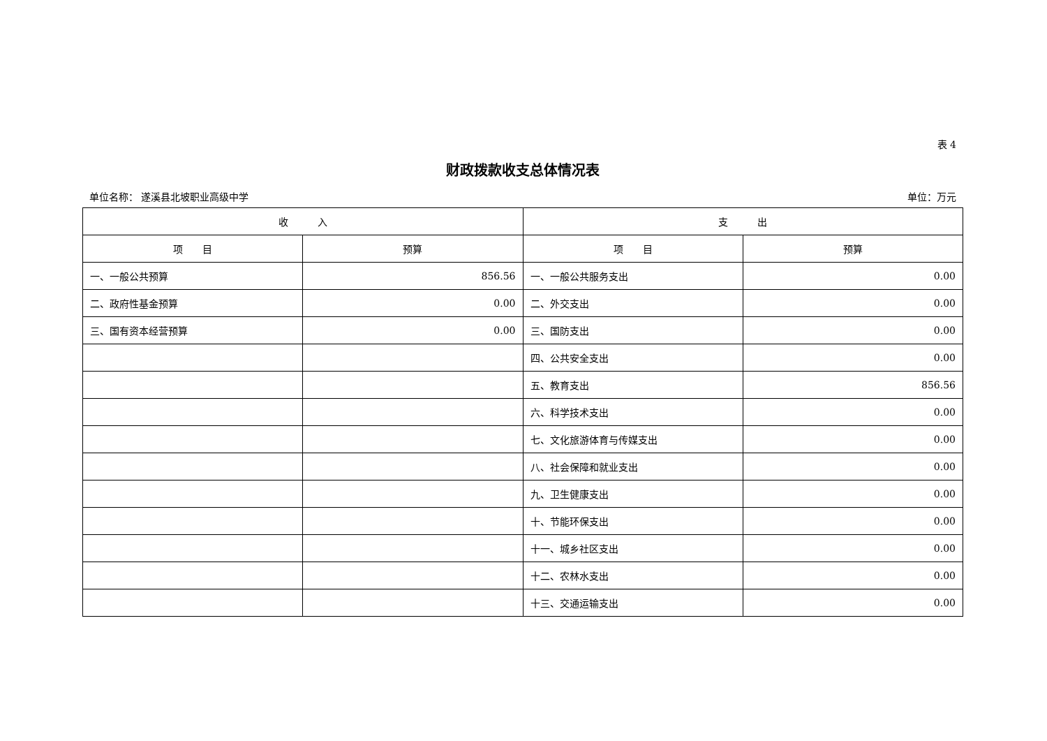表 4
财政拨款收支总体情况表
单位名称： 遂溪县北坡职业高级中学 单位：万元
| 收 入 | | 支 出 | |
| --- | --- | --- | --- |
| 项 目 | 预算 | 项 目 | 预算 |
| 一、一般公共预算 | 856.56 | 一、一般公共服务支出 | 0.00 |
| 二、政府性基金预算 | 0.00 | 二、外交支出 | 0.00 |
| 三、国有资本经营预算 | 0.00 | 三、国防支出 | 0.00 |
| | | 四、公共安全支出 | 0.00 |
| | | 五、教育支出 | 856.56 |
| | | 六、科学技术支出 | 0.00 |
| | | 七、文化旅游体育与传媒支出 | 0.00 |
| | | 八、社会保障和就业支出 | 0.00 |
| | | 九、卫生健康支出 | 0.00 |
| | | 十、节能环保支出 | 0.00 |
| | | 十一、城乡社区支出 | 0.00 |
| | | 十二、农林水支出 | 0.00 |
| | | 十三、交通运输支出 | 0.00 |